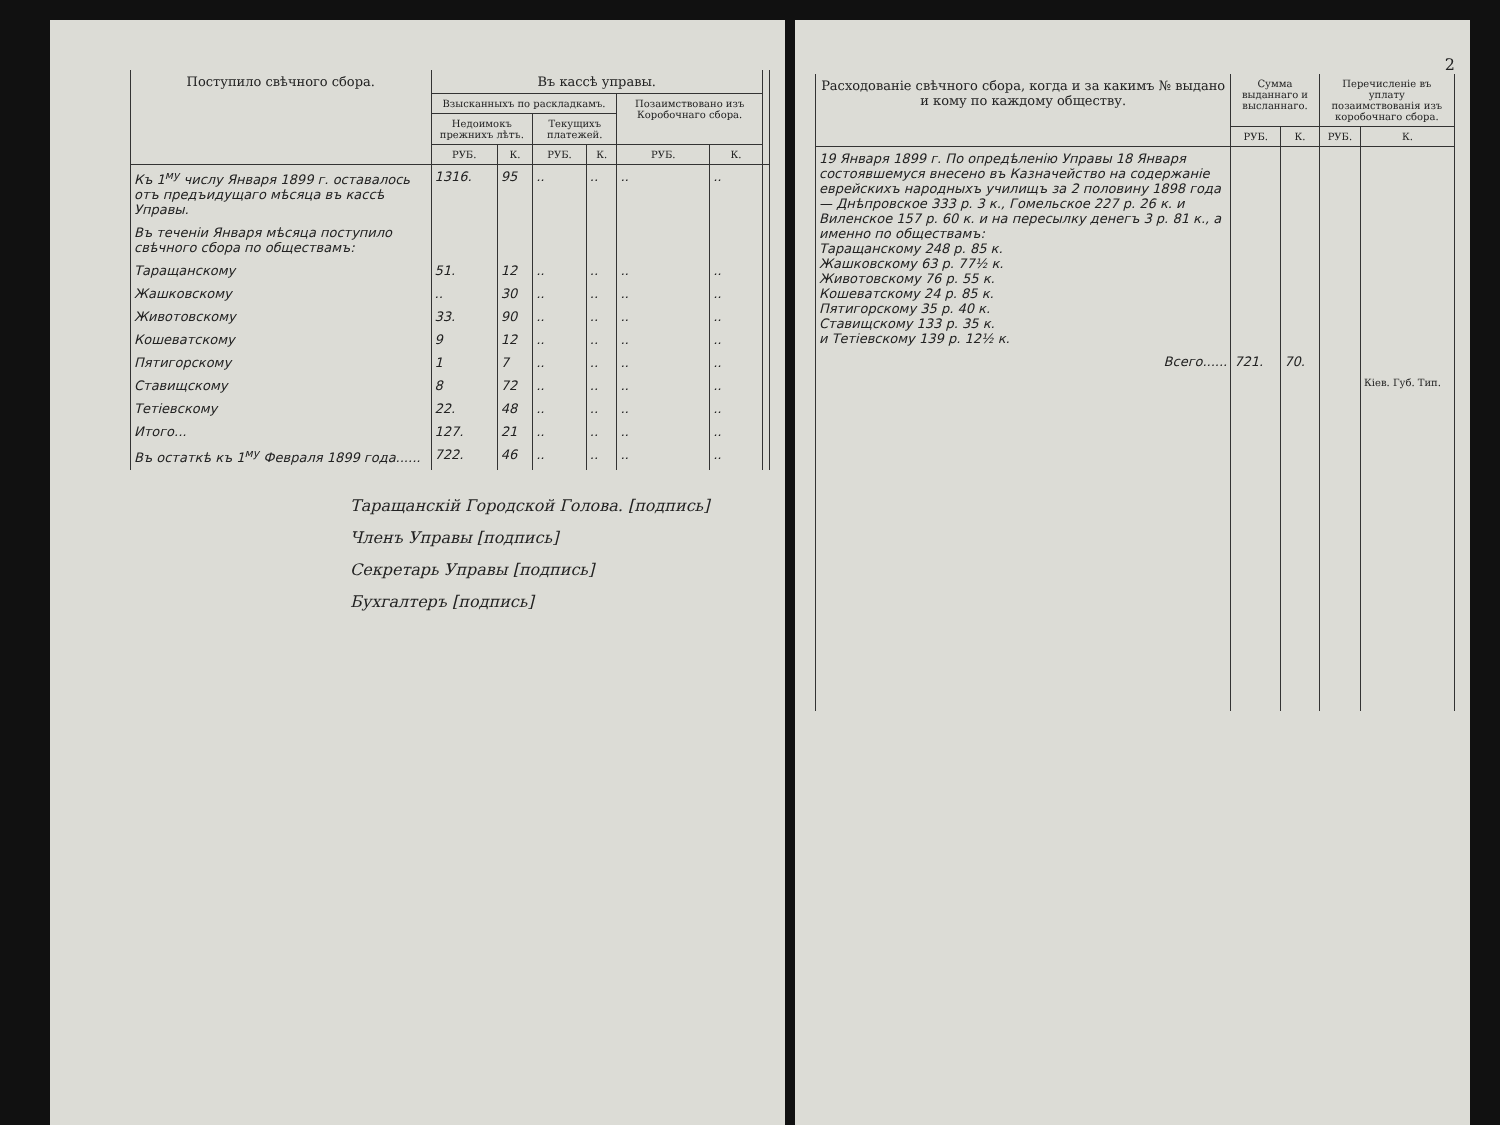| Поступило свѣчного сбора. | Въ кассѣ управы. | | | | | | |
| --- | --- | --- | --- | --- | --- | --- | --- |
| | Взысканныхъ по раскладкамъ. | | | | Позаимствовано изъ Коробочнаго сбора. | | |
| | Недоимокъ прежнихъ лѣтъ. | | Текущихъ платежей. | | | | |
| | РУБ. | К. | РУБ. | К. | РУБ. | К. | |
| Къ 1<sup>му</sup> числу Января 1899 г. оставалось отъ предъидущаго мѣсяца въ кассѣ Управы. | 1316. | 95 | .. | .. | .. | .. | |
| Въ теченiи Января мѣсяца поступило свѣчного сбора по обществамъ: | | | | | | | |
| Таращанскому | 51. | 12 | .. | .. | .. | .. | |
| Жашковскому | .. | 30 | .. | .. | .. | .. | |
| Животовскому | 33. | 90 | .. | .. | .. | .. | |
| Кошеватскому | 9 | 12 | .. | .. | .. | .. | |
| Пятигорскому | 1 | 7 | .. | .. | .. | .. | |
| Ставищскому | 8 | 72 | .. | .. | .. | .. | |
| Тетiевскому | 22. | 48 | .. | .. | .. | .. | |
| Итого... | 127. | 21 | .. | .. | .. | .. | |
| Въ остаткѣ къ 1<sup>му</sup> Февраля 1899 года...... | 722. | 46 | .. | .. | .. | .. | |
Таращанскiй Городской Голова. [подпись]
Членъ Управы [подпись]
Секретарь Управы [подпись]
Бухгалтеръ [подпись]
2
| Расходованiе свѣчного сбора, когда и за какимъ № выдано и кому по каждому обществу. | Сумма выданнаго и высланнаго. | | Перечисленiе въ уплату позаимствованiя изъ коробочнаго сбора. | |
| --- | --- | --- | --- | --- |
| | РУБ. | К. | РУБ. | К. |
| 19 Января 1899 г. По опредѣленiю Управы 18 Января состоявшемуся внесено въ Казначейство на содержанiе еврейскихъ народныхъ училищъ за 2 половину 1898 года — Днѣпровское 333 р. 3 к., Гомельское 227 р. 26 к. и Виленское 157 р. 60 к. и на пересылку денегъ 3 р. 81 к., а именно по обществамъ: Таращанскому 248 р. 85 к. Жашковскому 63 р. 77½ к. Животовскому 76 р. 55 к. Кошеватскому 24 р. 85 к. Пятигорскому 35 р. 40 к. Ставищскому 133 р. 35 к. и Тетiевскому 139 р. 12½ к. | | | | |
| Всего...... | 721. | 70. | | |
| | | | | Кiев. Губ. Тип. |